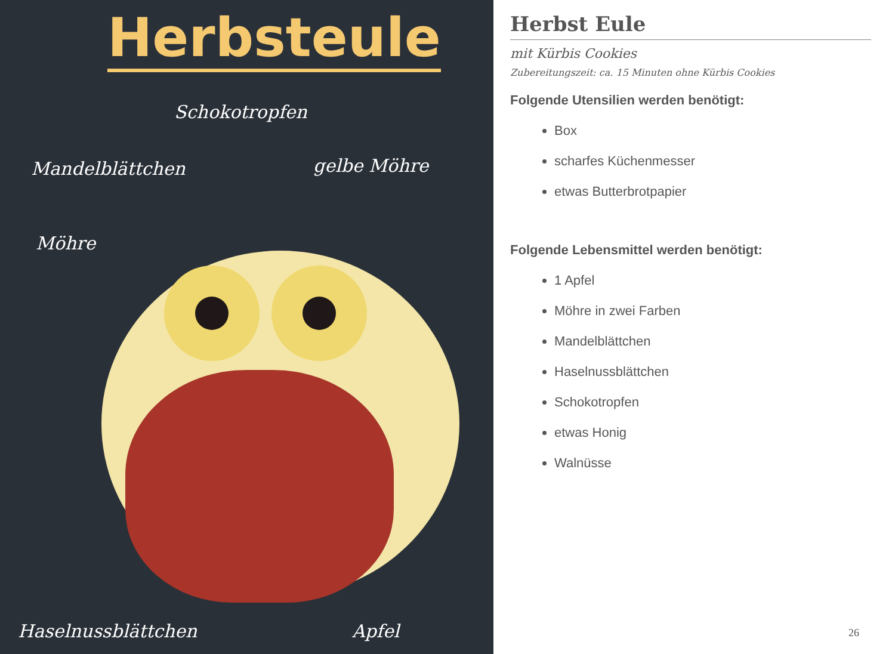Herbsteule
Schokotropfen
Mandelblättchen gelbe Möhre
Möhre
Haselnussblättchen Apfel
Herbst Eule
mit Kürbis Cookies
Zubereitungszeit: ca. 15 Minuten ohne Kürbis Cookies
Folgende Utensilien werden benötigt:
Box
scharfes Küchenmesser
etwas Butterbrotpapier
Folgende Lebensmittel werden benötigt:
1 Apfel
Möhre in zwei Farben
Mandelblättchen
Haselnussblättchen
Schokotropfen
etwas Honig
Walnüsse
26